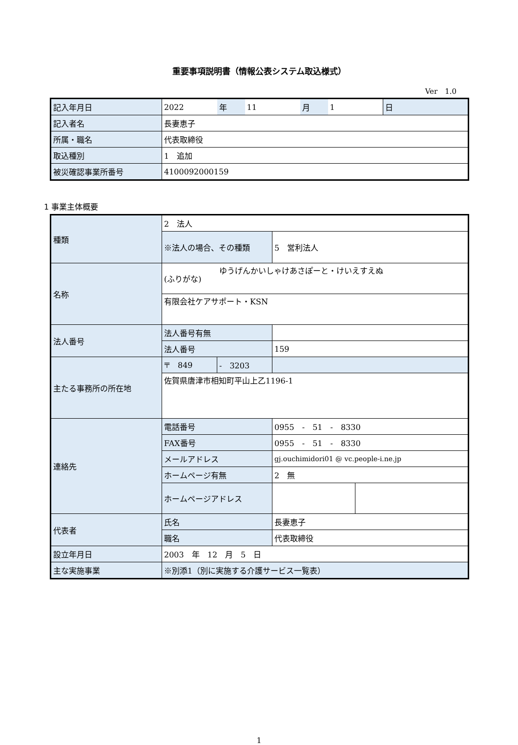重要事項説明書（情報公表システム取込様式）
Ver　1.0
| 記入年月日 | 2022 | 年 | 11 | 月 | 1 | 日 |
| 記入者名 | 長妻恵子 | | | | | |
| 所属・職名 | 代表取締役 | | | | | |
| 取込種別 | 1 追加 | | | | | |
| 被災確認事業所番号 | 4100092000159 | | | | | |
1 事業主体概要
| 種類 | 2 法人 | | | |
| | ※法人の場合、その種類 | | 5 営利法人 | |
| 名称 | (ふりがな) | ゆうげんかいしゃけあさぽーと・けいえすえぬ | | |
| | 有限会社ケアサポート・KSN | | | |
| 法人番号 | 法人番号有無 | | | |
| | 法人番号 | | 159 | |
| 主たる事務所の所在地 | 〒 849 | - 3203 | | |
| | 佐賀県唐津市相知町平山上乙1196-1 | | | |
| 連絡先 | 電話番号 | | 0955 - 51 - 8330 | |
| | FAX番号 | | 0955 - 51 - 8330 | |
| | メールアドレス | | gj.ouchimidori01 @ vc.people-i.ne.jp | |
| | ホームページ有無 | | 2 無 | |
| | ホームページアドレス | | | |
| 代表者 | 氏名 | | 長妻恵子 | |
| | 職名 | | 代表取締役 | |
| 設立年月日 | 2003 年 12 月 5 日 | | | |
| 主な実施事業 | ※別添1（別に実施する介護サービス一覧表） | | | |
1